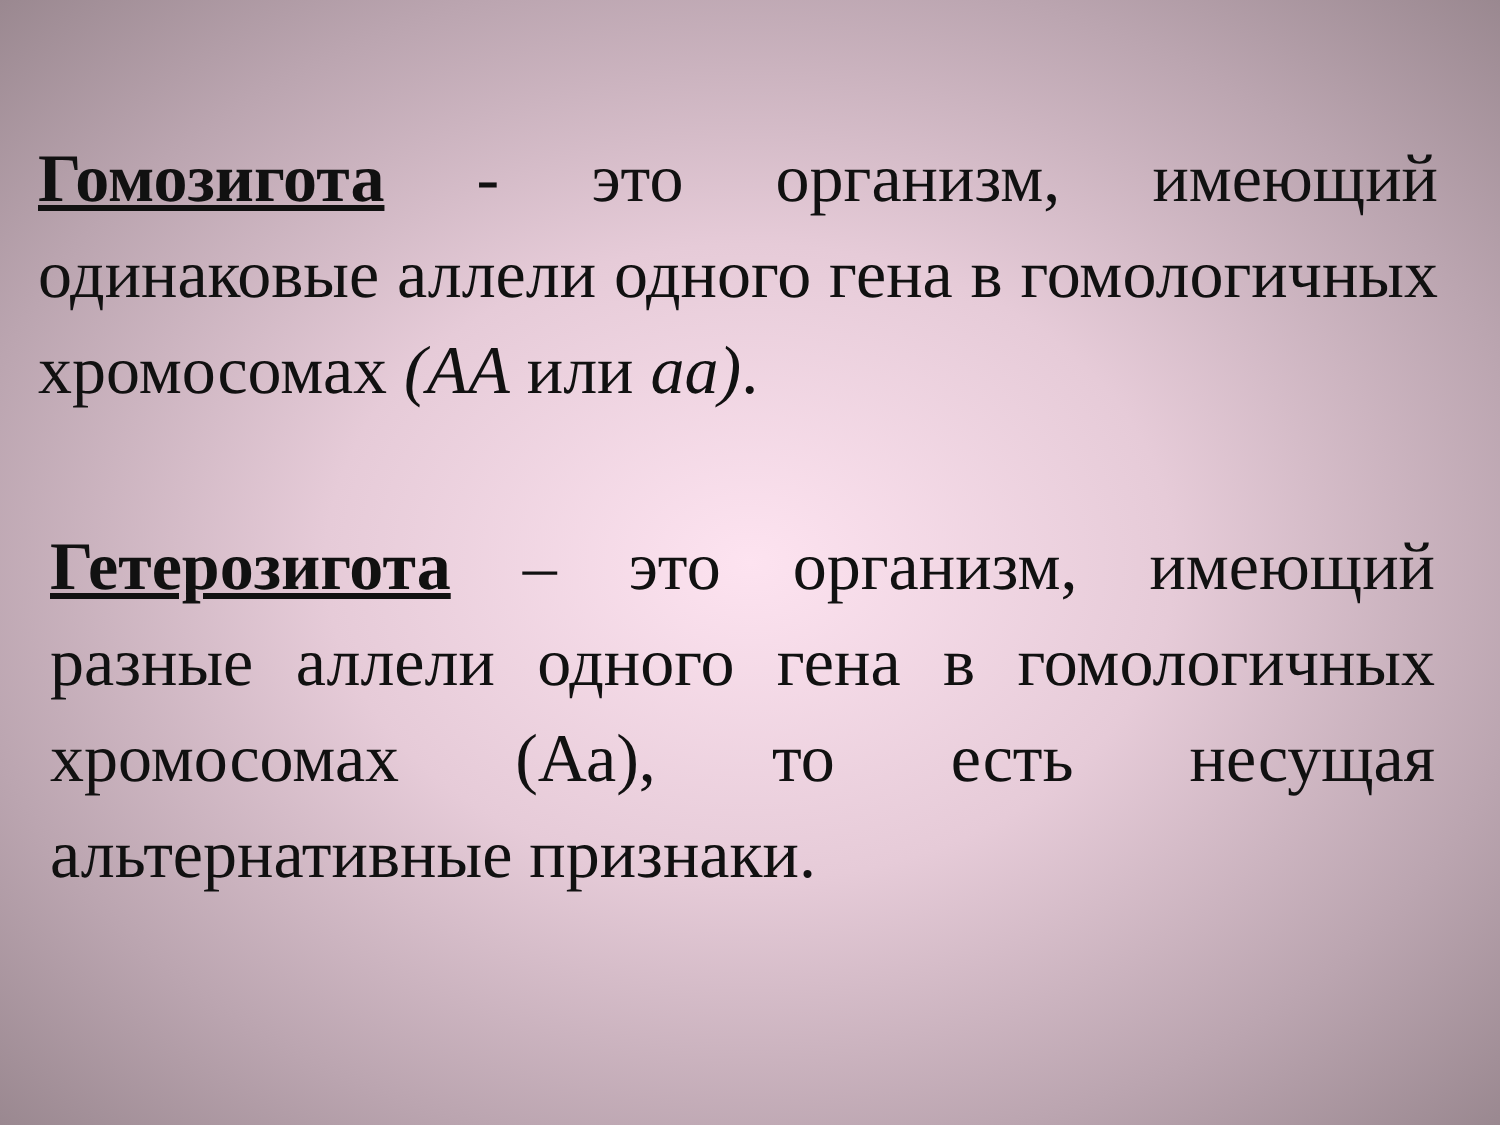Гомозигота - это организм, имеющий одинаковые аллели одного гена в гомологичных хромосомах (АА или аа).
Гетерозигота – это организм, имеющий разные аллели одного гена в гомологичных хромосомах (Аа), то есть несущая альтернативные признаки.